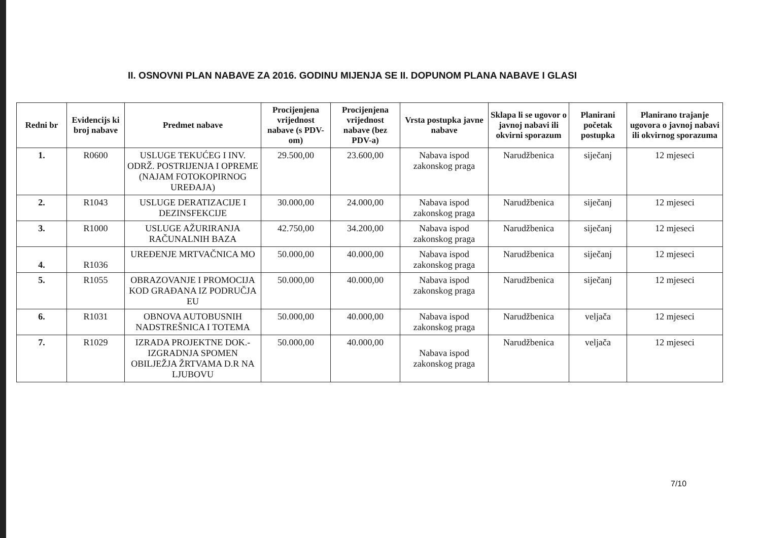II. OSNOVNI PLAN NABAVE ZA 2016. GODINU MIJENJA SE II. DOPUNOM PLANA NABAVE I GLASI
| Redni br | Evidencijs ki broj nabave | Predmet nabave | Procijenjena vrijednost nabave (s PDV-om) | Procijenjena vrijednost nabave (bez PDV-a) | Vrsta postupka javne nabave | Sklapa li se ugovor o javnoj nabavi ili okvirni sporazum | Planirani početak postupka | Planirano trajanje ugovora o javnoj nabavi ili okvirnog sporazuma |
| --- | --- | --- | --- | --- | --- | --- | --- | --- |
| 1. | R0600 | USLUGE TEKUĆEG I INV. ODRŽ. POSTRIJENJA I OPREME (NAJAM FOTOKOPIRNOG UREĐAJA) | 29.500,00 | 23.600,00 | Nabava ispod zakonskog praga | Narudžbenica | siječanj | 12 mjeseci |
| 2. | R1043 | USLUGE DERATIZACIJE I DEZINSFEKCIJE | 30.000,00 | 24.000,00 | Nabava ispod zakonskog praga | Narudžbenica | siječanj | 12 mjeseci |
| 3. | R1000 | USLUGE AŽURIRANJA RAČUNALNIH BAZA | 42.750,00 | 34.200,00 | Nabava ispod zakonskog praga | Narudžbenica | siječanj | 12 mjeseci |
| 4. | R1036 | UREĐENJE MRTVAČNICA MO | 50.000,00 | 40.000,00 | Nabava ispod zakonskog praga | Narudžbenica | siječanj | 12 mjeseci |
| 5. | R1055 | OBRAZOVANJE I PROMOCIJA KOD GRAĐANA IZ PODRUČJA EU | 50.000,00 | 40.000,00 | Nabava ispod zakonskog praga | Narudžbenica | siječanj | 12 mjeseci |
| 6. | R1031 | OBNOVA AUTOBUSNIH NADSTREŠNICA I TOTEMA | 50.000,00 | 40.000,00 | Nabava ispod zakonskog praga | Narudžbenica | veljača | 12 mjeseci |
| 7. | R1029 | IZRADA PROJEKTNE DOK.-IZGRADNJA SPOMEN OBILJEŽJA ŽRTVAMA D.R NA LJUBOVU | 50.000,00 | 40.000,00 | Nabava ispod zakonskog praga | Narudžbenica | veljača | 12 mjeseci |
7/10